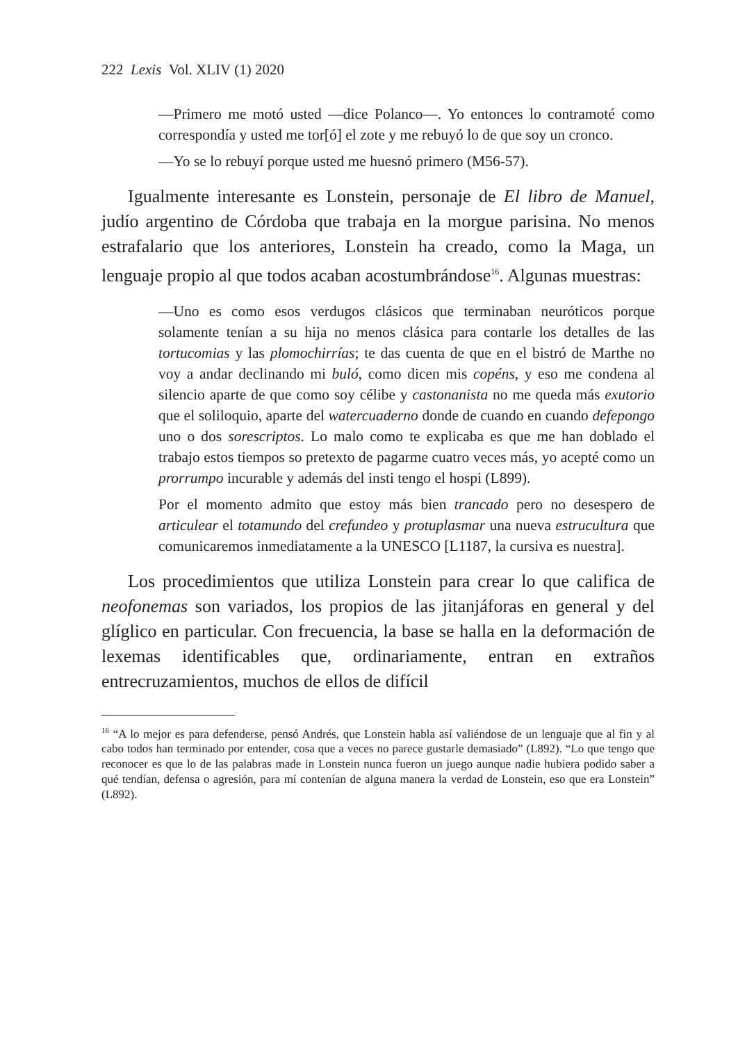222 Lexis Vol. XLIV (1) 2020
—Primero me motó usted —dice Polanco—. Yo entonces lo contramoté como correspondía y usted me tor[ó] el zote y me rebuyó lo de que soy un cronco.
—Yo se lo rebuyí porque usted me huesnó primero (M56-57).
Igualmente interesante es Lonstein, personaje de El libro de Manuel, judío argentino de Córdoba que trabaja en la morgue parisina. No menos estrafalario que los anteriores, Lonstein ha creado, como la Maga, un lenguaje propio al que todos acaban acostumbrándose<sup>16</sup>. Algunas muestras:
—Uno es como esos verdugos clásicos que terminaban neuróticos porque solamente tenían a su hija no menos clásica para contarle los detalles de las tortucomias y las plomochirrías; te das cuenta de que en el bistró de Marthe no voy a andar declinando mi buló, como dicen mis copéns, y eso me condena al silencio aparte de que como soy célibe y castonanista no me queda más exutorio que el soliloquio, aparte del watercuaderno donde de cuando en cuando defepongo uno o dos sorescriptos. Lo malo como te explicaba es que me han doblado el trabajo estos tiempos so pretexto de pagarme cuatro veces más, yo acepté como un prorrumpo incurable y además del insti tengo el hospi (L899).
Por el momento admito que estoy más bien trancado pero no desespero de articulear el totamundo del crefundeo y protuplasmar una nueva estrucultura que comunicaremos inmediatamente a la UNESCO [L1187, la cursiva es nuestra].
Los procedimientos que utiliza Lonstein para crear lo que califica de neofonemas son variados, los propios de las jitanjáforas en general y del glíglico en particular. Con frecuencia, la base se halla en la deformación de lexemas identificables que, ordinariamente, entran en extraños entrecruzamientos, muchos de ellos de difícil
<sup>16</sup> “A lo mejor es para defenderse, pensó Andrés, que Lonstein habla así valiéndose de un lenguaje que al fin y al cabo todos han terminado por entender, cosa que a veces no parece gustarle demasiado” (L892). “Lo que tengo que reconocer es que lo de las palabras made in Lonstein nunca fueron un juego aunque nadie hubiera podido saber a qué tendían, defensa o agresión, para mí contenían de alguna manera la verdad de Lonstein, eso que era Lonstein” (L892).